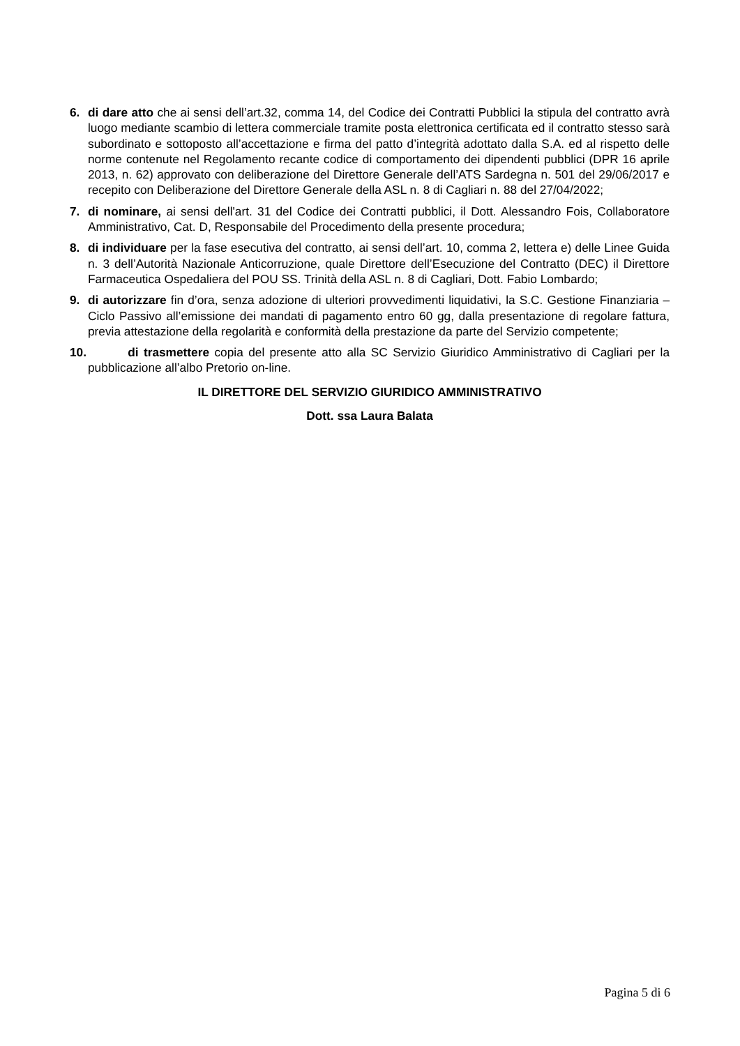6. di dare atto che ai sensi dell’art.32, comma 14, del Codice dei Contratti Pubblici la stipula del contratto avrà luogo mediante scambio di lettera commerciale tramite posta elettronica certificata ed il contratto stesso sarà subordinato e sottoposto all’accettazione e firma del patto d’integrità adottato dalla S.A. ed al rispetto delle norme contenute nel Regolamento recante codice di comportamento dei dipendenti pubblici (DPR 16 aprile 2013, n. 62) approvato con deliberazione del Direttore Generale dell’ATS Sardegna n. 501 del 29/06/2017 e recepito con Deliberazione del Direttore Generale della ASL n. 8 di Cagliari n. 88 del 27/04/2022;
7. di nominare, ai sensi dell'art. 31 del Codice dei Contratti pubblici, il Dott. Alessandro Fois, Collaboratore Amministrativo, Cat. D, Responsabile del Procedimento della presente procedura;
8. di individuare per la fase esecutiva del contratto, ai sensi dell’art. 10, comma 2, lettera e) delle Linee Guida n. 3 dell’Autorità Nazionale Anticorruzione, quale Direttore dell’Esecuzione del Contratto (DEC) il Direttore Farmaceutica Ospedaliera del POU SS. Trinità della ASL n. 8 di Cagliari, Dott. Fabio Lombardo;
9. di autorizzare fin d’ora, senza adozione di ulteriori provvedimenti liquidativi, la S.C. Gestione Finanziaria – Ciclo Passivo all’emissione dei mandati di pagamento entro 60 gg, dalla presentazione di regolare fattura, previa attestazione della regolarità e conformità della prestazione da parte del Servizio competente;
10. di trasmettere copia del presente atto alla SC Servizio Giuridico Amministrativo di Cagliari per la pubblicazione all’albo Pretorio on-line.
IL DIRETTORE DEL SERVIZIO GIURIDICO AMMINISTRATIVO
Dott. ssa Laura Balata
Pagina 5 di 6